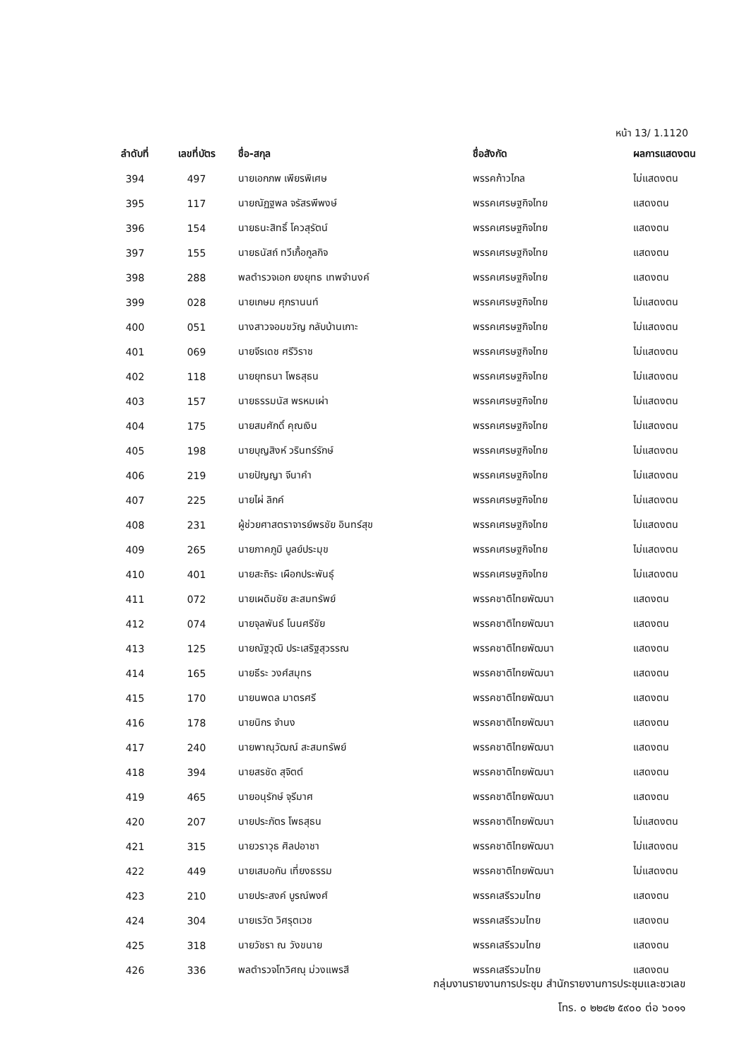หน้า 13/ 1.1120
| ลำดับที่ | เลขที่บัตร | ชื่อ-สกุล | ชื่อสังกัด | ผลการแสดงตน |
| --- | --- | --- | --- | --- |
| 394 | 497 | นายเอกภพ เพียรพิเศษ | พรรคก้าวไกล | ไม่แสดงตน |
| 395 | 117 | นายณัฏฐพล จรัสรพีพงษ์ | พรรคเศรษฐกิจไทย | แสดงตน |
| 396 | 154 | นายธนะสิทธิ์ โควสุรัตน์ | พรรคเศรษฐกิจไทย | แสดงตน |
| 397 | 155 | นายธนัสถ์ ทวีเกื้อกูลกิจ | พรรคเศรษฐกิจไทย | แสดงตน |
| 398 | 288 | พลตำรวจเอก ยงยุทธ เทพจำนงค์ | พรรคเศรษฐกิจไทย | แสดงตน |
| 399 | 028 | นายเกษม ศุภรานนท์ | พรรคเศรษฐกิจไทย | ไม่แสดงตน |
| 400 | 051 | นางสาวจอมขวัญ กลับบ้านเกาะ | พรรคเศรษฐกิจไทย | ไม่แสดงตน |
| 401 | 069 | นายจีรเดช ศรีวิราช | พรรคเศรษฐกิจไทย | ไม่แสดงตน |
| 402 | 118 | นายยุทธนา โพธสุธน | พรรคเศรษฐกิจไทย | ไม่แสดงตน |
| 403 | 157 | นายธรรมนัส พรหมเผ่า | พรรคเศรษฐกิจไทย | ไม่แสดงตน |
| 404 | 175 | นายสมศักดิ์ คุณเงิน | พรรคเศรษฐกิจไทย | ไม่แสดงตน |
| 405 | 198 | นายบุญสิงห์ วรินทร์รักษ์ | พรรคเศรษฐกิจไทย | ไม่แสดงตน |
| 406 | 219 | นายปัญญา จีนาคำ | พรรคเศรษฐกิจไทย | ไม่แสดงตน |
| 407 | 225 | นายไผ่ ลิกค์ | พรรคเศรษฐกิจไทย | ไม่แสดงตน |
| 408 | 231 | ผู้ช่วยศาสตราจารย์พรชัย อินทร์สุข | พรรคเศรษฐกิจไทย | ไม่แสดงตน |
| 409 | 265 | นายภาคภูมิ บูลย์ประมุข | พรรคเศรษฐกิจไทย | ไม่แสดงตน |
| 410 | 401 | นายสะถิระ เผือกประพันธุ์ | พรรคเศรษฐกิจไทย | ไม่แสดงตน |
| 411 | 072 | นายเผดิมชัย สะสมทรัพย์ | พรรคชาติไทยพัฒนา | แสดงตน |
| 412 | 074 | นายจุลพันธ์ โนนศรีชัย | พรรคชาติไทยพัฒนา | แสดงตน |
| 413 | 125 | นายณัฐวุฒิ ประเสริฐสุวรรณ | พรรคชาติไทยพัฒนา | แสดงตน |
| 414 | 165 | นายธีระ วงศ์สมุทร | พรรคชาติไทยพัฒนา | แสดงตน |
| 415 | 170 | นายนพดล มาตรศรี | พรรคชาติไทยพัฒนา | แสดงตน |
| 416 | 178 | นายนิกร จำนง | พรรคชาติไทยพัฒนา | แสดงตน |
| 417 | 240 | นายพาณุวัฒณ์ สะสมทรัพย์ | พรรคชาติไทยพัฒนา | แสดงตน |
| 418 | 394 | นายสรชัด สุจิตต์ | พรรคชาติไทยพัฒนา | แสดงตน |
| 419 | 465 | นายอนุรักษ์ จุรีมาศ | พรรคชาติไทยพัฒนา | แสดงตน |
| 420 | 207 | นายประภัตร โพธสุธน | พรรคชาติไทยพัฒนา | ไม่แสดงตน |
| 421 | 315 | นายวราวุธ ศิลปอาชา | พรรคชาติไทยพัฒนา | ไม่แสดงตน |
| 422 | 449 | นายเสมอกัน เที่ยงธรรม | พรรคชาติไทยพัฒนา | ไม่แสดงตน |
| 423 | 210 | นายประสงค์ บูรณ์พงศ์ | พรรคเสรีรวมไทย | แสดงตน |
| 424 | 304 | นายเรวัต วิศรุตเวช | พรรคเสรีรวมไทย | แสดงตน |
| 425 | 318 | นายวัชรา ณ วังขนาย | พรรคเสรีรวมไทย | แสดงตน |
| 426 | 336 | พลตำรวจโทวิศณุ ม่วงแพรสี | พรรคเสรีรวมไทย | แสดงตน |
กลุ่มงานรายงานการประชุม สำนักรายงานการประชุมและชวเลข
โทร. ๐ ๒๒๔๒ ๕๙๐๐ ต่อ ๖๐๑๑